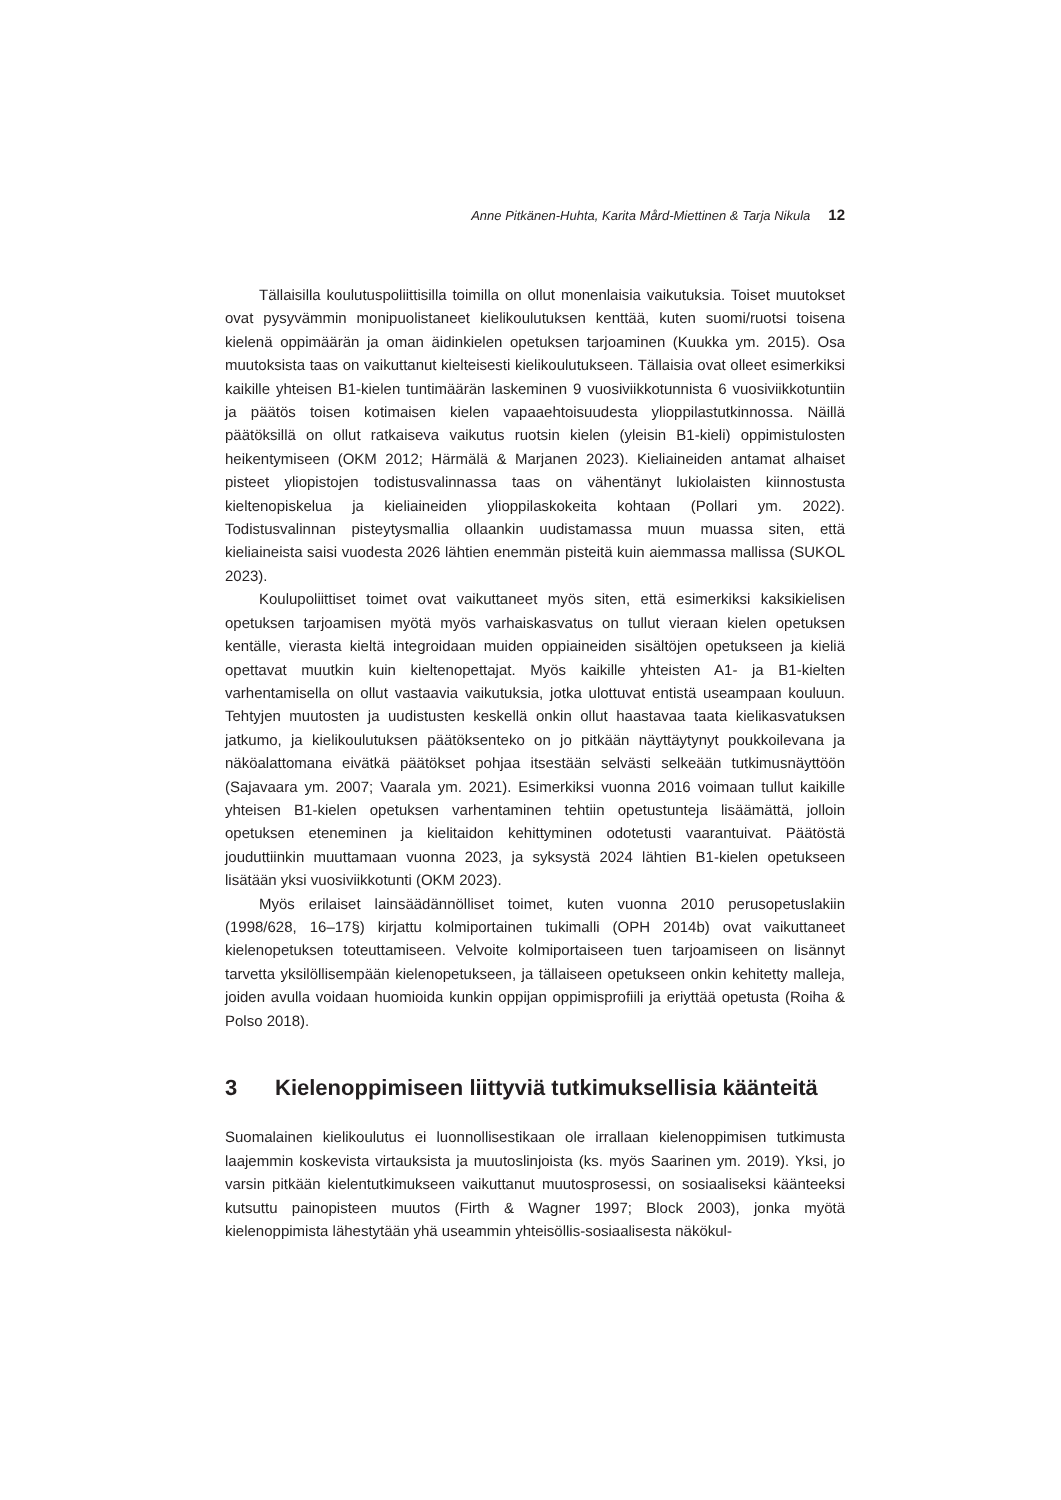Anne Pitkänen-Huhta, Karita Mård-Miettinen & Tarja Nikula 12
Tällaisilla koulutuspoliittisilla toimilla on ollut monenlaisia vaikutuksia. Toiset muutokset ovat pysyvämmin monipuolistaneet kielikoulutuksen kenttää, kuten suomi/ruotsi toisena kielenä oppimäärän ja oman äidinkielen opetuksen tarjoaminen (Kuukka ym. 2015). Osa muutoksista taas on vaikuttanut kielteisesti kielikoulutukseen. Tällaisia ovat olleet esimerkiksi kaikille yhteisen B1-kielen tuntimäärän laskeminen 9 vuosiviikkotunnista 6 vuosiviikkotuntiin ja päätös toisen kotimaisen kielen vapaaehtoisuudesta ylioppilastutkinnossa. Näillä päätöksillä on ollut ratkaiseva vaikutus ruotsin kielen (yleisin B1-kieli) oppimistulosten heikentymiseen (OKM 2012; Härmälä & Marjanen 2023). Kieliaineiden antamat alhaiset pisteet yliopistojen todistusvalinnassa taas on vähentänyt lukiolaisten kiinnostusta kieltenopiskelua ja kieliaineiden ylioppilaskokeita kohtaan (Pollari ym. 2022). Todistusvalinnan pisteytysmallia ollaankin uudistamassa muun muassa siten, että kieliaineista saisi vuodesta 2026 lähtien enemmän pisteitä kuin aiemmassa mallissa (SUKOL 2023).
Koulupoliittiset toimet ovat vaikuttaneet myös siten, että esimerkiksi kaksikielisen opetuksen tarjoamisen myötä myös varhaiskasvatus on tullut vieraan kielen opetuksen kentälle, vierasta kieltä integroidaan muiden oppiaineiden sisältöjen opetukseen ja kieliä opettavat muutkin kuin kieltenopettajat. Myös kaikille yhteisten A1- ja B1-kielten varhentamisella on ollut vastaavia vaikutuksia, jotka ulottuvat entistä useampaan kouluun. Tehtyjen muutosten ja uudistusten keskellä onkin ollut haastavaa taata kielikasvatuksen jatkumo, ja kielikoulutuksen päätöksenteko on jo pitkään näyttäytynyt poukkoilevana ja näköalattomana eivätkä päätökset pohjaa itsestään selvästi selkeään tutkimusnäyttöön (Sajavaara ym. 2007; Vaarala ym. 2021). Esimerkiksi vuonna 2016 voimaan tullut kaikille yhteisen B1-kielen opetuksen varhentaminen tehtiin opetustunteja lisäämättä, jolloin opetuksen eteneminen ja kielitaidon kehittyminen odotetusti vaarantuivat. Päätöstä jouduttiinkin muuttamaan vuonna 2023, ja syksystä 2024 lähtien B1-kielen opetukseen lisätään yksi vuosiviikkotunti (OKM 2023).
Myös erilaiset lainsäädännölliset toimet, kuten vuonna 2010 perusopetuslakiin (1998/628, 16–17§) kirjattu kolmiportainen tukimalli (OPH 2014b) ovat vaikuttaneet kielenopetuksen toteuttamiseen. Velvoite kolmiportaiseen tuen tarjoamiseen on lisännyt tarvetta yksilöllisempään kielenopetukseen, ja tällaiseen opetukseen onkin kehitetty malleja, joiden avulla voidaan huomioida kunkin oppijan oppimisprofiili ja eriyttää opetusta (Roiha & Polso 2018).
3 Kielenoppimiseen liittyviä tutkimuksellisia käänteitä
Suomalainen kielikoulutus ei luonnollisestikaan ole irrallaan kielenoppimisen tutkimusta laajemmin koskevista virtauksista ja muutoslinjoista (ks. myös Saarinen ym. 2019). Yksi, jo varsin pitkään kielentutkimukseen vaikuttanut muutosprosessi, on sosiaaliseksi käänteeksi kutsuttu painopisteen muutos (Firth & Wagner 1997; Block 2003), jonka myötä kielenoppimista lähestytään yhä useammin yhteisöllis-sosiaalisesta näkökul-